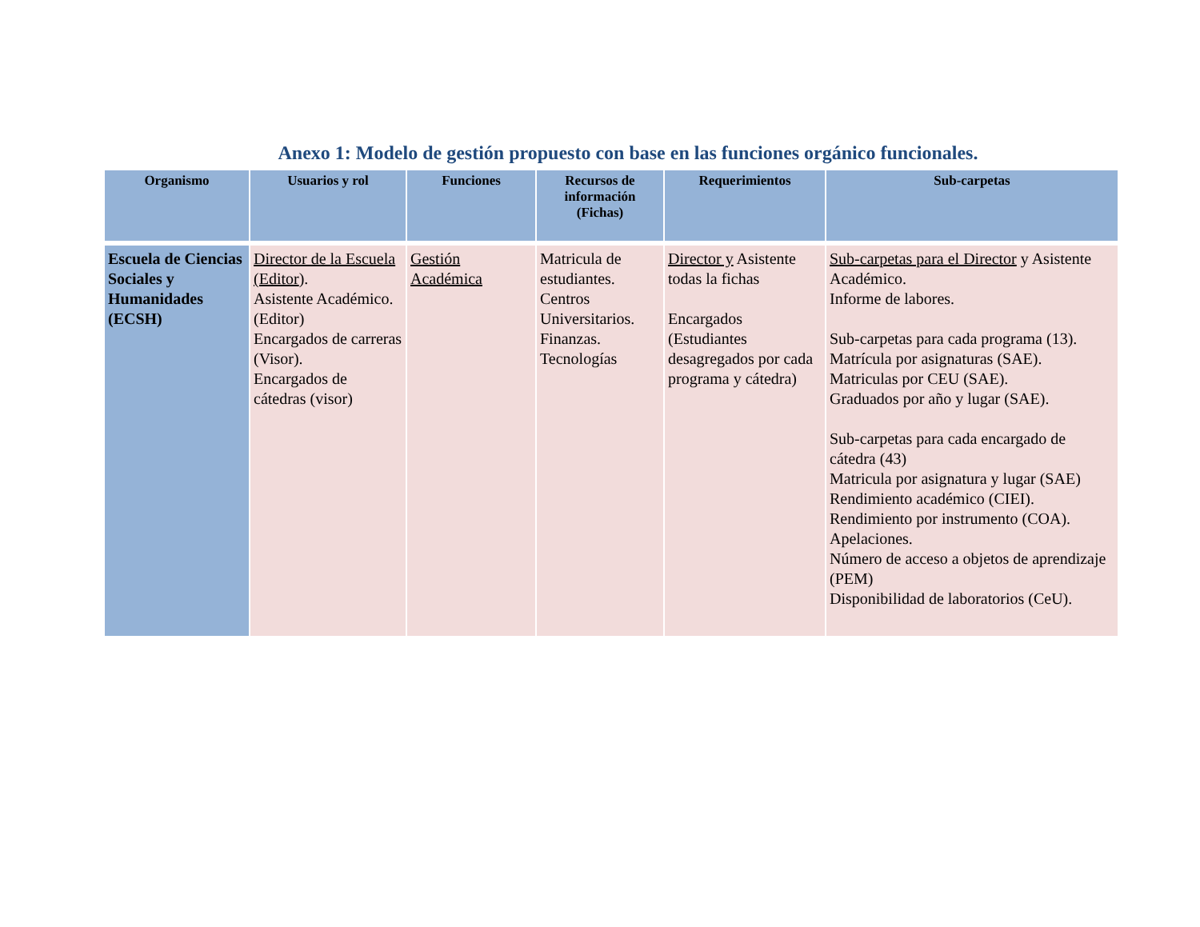Anexo 1: Modelo de gestión propuesto con base en las funciones orgánico funcionales.
| Organismo | Usuarios y rol | Funciones | Recursos de información (Fichas) | Requerimientos | Sub-carpetas |
| --- | --- | --- | --- | --- | --- |
| Escuela de Ciencias Sociales y Humanidades (ECSH) | Director de la Escuela (Editor ). Asistente Académico. (Editor) Encargados de carreras (Visor). Encargados de cátedras (visor) | Gestión Académica | Matricula de estudiantes. Centros Universitarios. Finanzas. Tecnologías | Director y Asistente todas la fichas Encargados (Estudiantes desagregados por cada programa y cátedra) | Sub-carpetas para el Director y Asistente Académico. Informe de labores. Sub-carpetas para cada programa (13). Matrícula por asignaturas (SAE). Matriculas por CEU (SAE). Graduados por año y lugar (SAE). Sub-carpetas para cada encargado de cátedra (43) Matricula por asignatura y lugar (SAE) Rendimiento académico (CIEI). Rendimiento por instrumento (COA). Apelaciones. Número de acceso a objetos de aprendizaje (PEM) Disponibilidad de laboratorios (CeU). |